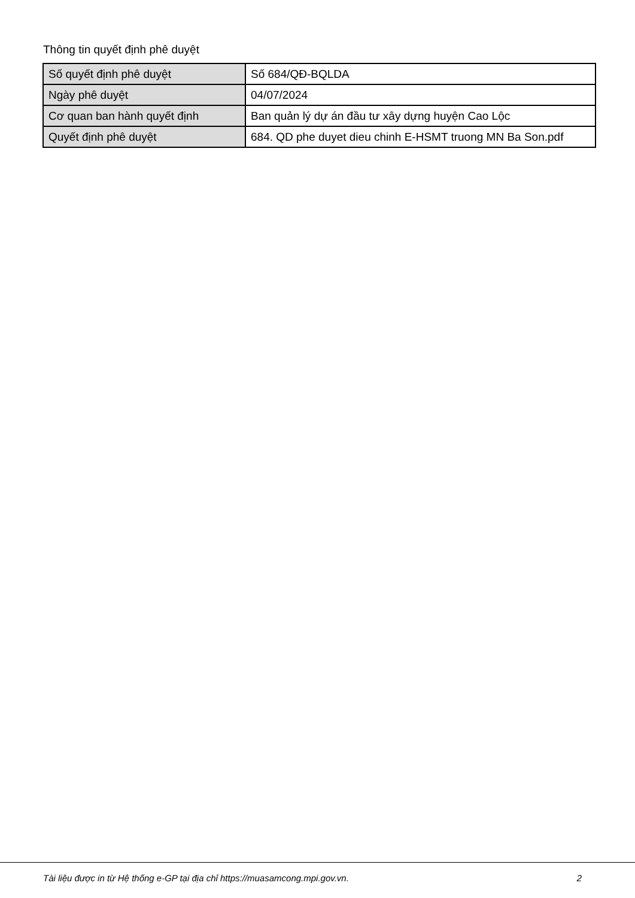Thông tin quyết định phê duyệt
| Số quyết định phê duyệt | Số 684/QĐ-BQLDA |
| Ngày phê duyệt | 04/07/2024 |
| Cơ quan ban hành quyết định | Ban quản lý dự án đầu tư xây dựng huyện Cao Lộc |
| Quyết định phê duyệt | 684. QD phe duyet dieu chinh E-HSMT truong MN Ba Son.pdf |
Tài liệu được in từ Hệ thống e-GP tại địa chỉ https://muasamcong.mpi.gov.vn. 2